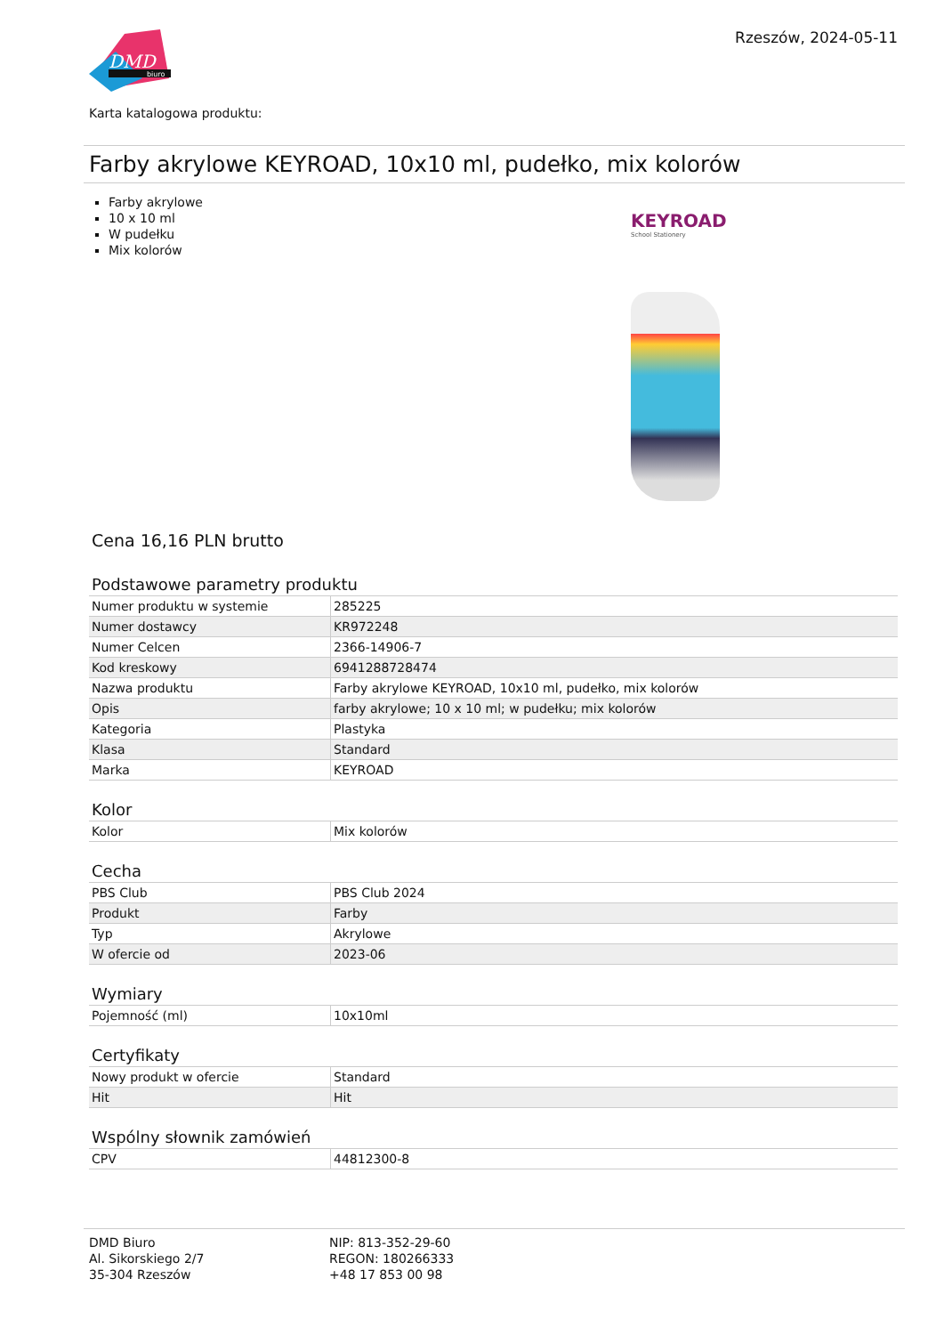DMD
biuro
Rzeszów, 2024-05-11
Karta katalogowa produktu:
Farby akrylowe KEYROAD, 10x10 ml, pudełko, mix kolorów
Farby akrylowe
10 x 10 ml
W pudełku
Mix kolorów
KEYROAD
School Stationery
Cena 16,16 PLN brutto
Podstawowe parametry produktu
| Numer produktu w systemie | 285225 |
| Numer dostawcy | KR972248 |
| Numer Celcen | 2366-14906-7 |
| Kod kreskowy | 6941288728474 |
| Nazwa produktu | Farby akrylowe KEYROAD, 10x10 ml, pudełko, mix kolorów |
| Opis | farby akrylowe; 10 x 10 ml; w pudełku; mix kolorów |
| Kategoria | Plastyka |
| Klasa | Standard |
| Marka | KEYROAD |
Kolor
| Kolor | Mix kolorów |
Cecha
| PBS Club | PBS Club 2024 |
| Produkt | Farby |
| Typ | Akrylowe |
| W ofercie od | 2023-06 |
Wymiary
| Pojemność (ml) | 10x10ml |
Certyfikaty
| Nowy produkt w ofercie | Standard |
| Hit | Hit |
Wspólny słownik zamówień
| CPV | 44812300-8 |
DMD Biuro
Al. Sikorskiego 2/7
35-304 Rzeszów
NIP: 813-352-29-60
REGON: 180266333
+48 17 853 00 98